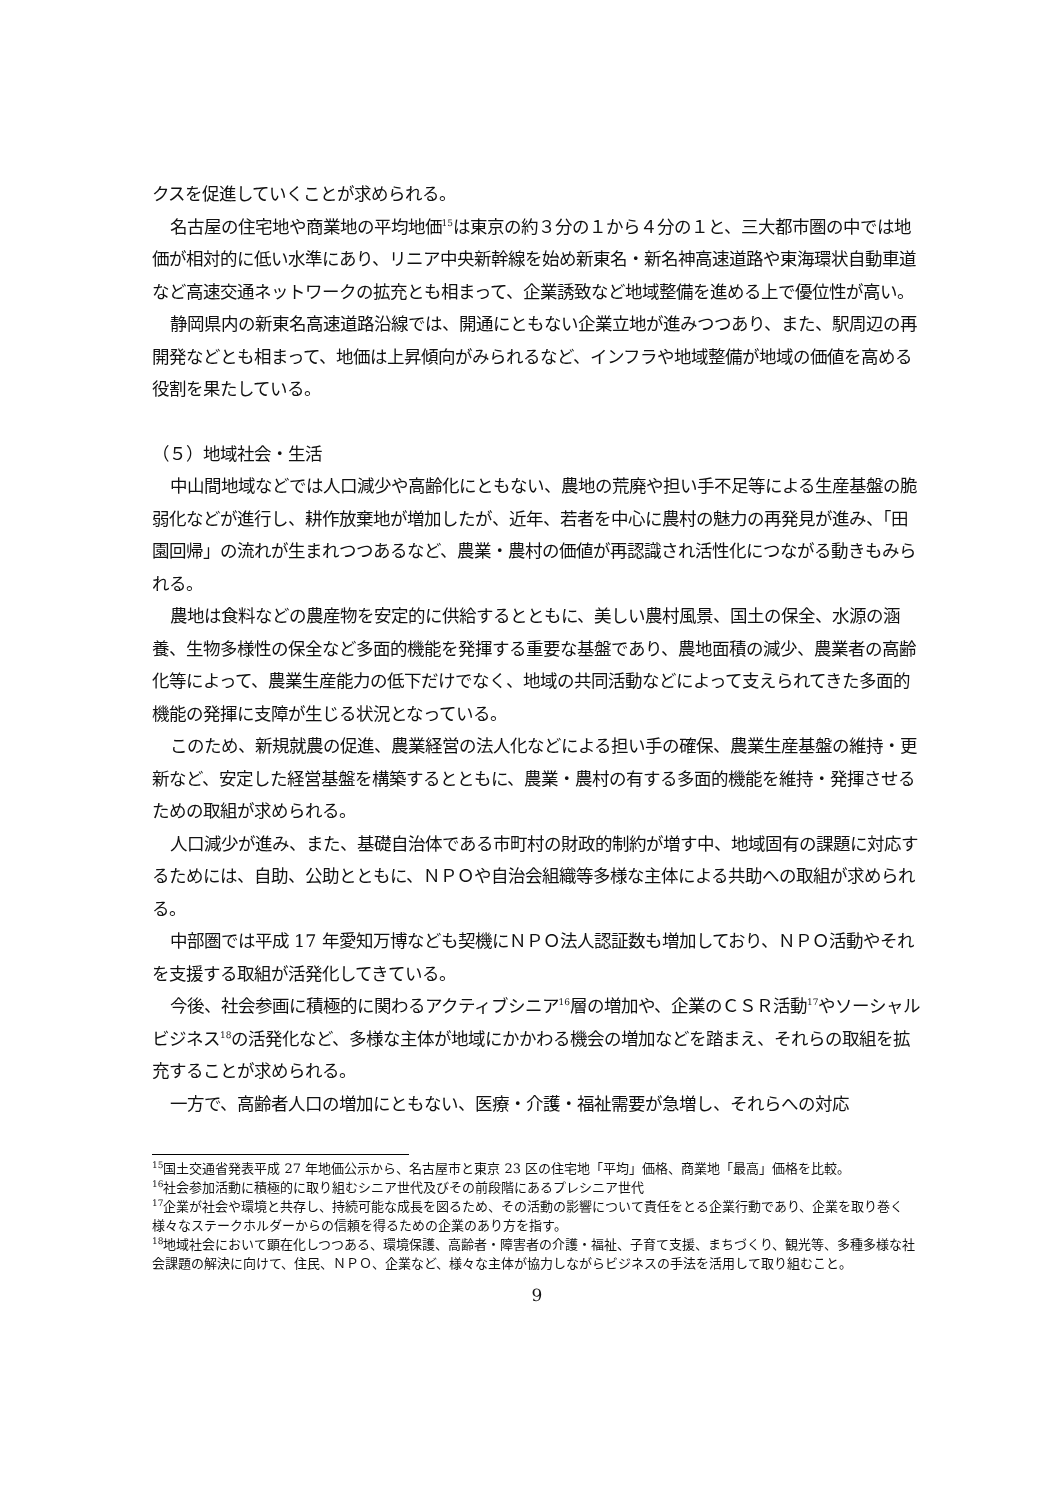クスを促進していくことが求められる。
名古屋の住宅地や商業地の平均地価<sup>15</sup>は東京の約３分の１から４分の１と、三大都市圏の中では地価が相対的に低い水準にあり、リニア中央新幹線を始め新東名・新名神高速道路や東海環状自動車道など高速交通ネットワークの拡充とも相まって、企業誘致など地域整備を進める上で優位性が高い。
静岡県内の新東名高速道路沿線では、開通にともない企業立地が進みつつあり、また、駅周辺の再開発などとも相まって、地価は上昇傾向がみられるなど、インフラや地域整備が地域の価値を高める役割を果たしている。
（５）地域社会・生活
中山間地域などでは人口減少や高齢化にともない、農地の荒廃や担い手不足等による生産基盤の脆弱化などが進行し、耕作放棄地が増加したが、近年、若者を中心に農村の魅力の再発見が進み、「田園回帰」の流れが生まれつつあるなど、農業・農村の価値が再認識され活性化につながる動きもみられる。
農地は食料などの農産物を安定的に供給するとともに、美しい農村風景、国土の保全、水源の涵養、生物多様性の保全など多面的機能を発揮する重要な基盤であり、農地面積の減少、農業者の高齢化等によって、農業生産能力の低下だけでなく、地域の共同活動などによって支えられてきた多面的機能の発揮に支障が生じる状況となっている。
このため、新規就農の促進、農業経営の法人化などによる担い手の確保、農業生産基盤の維持・更新など、安定した経営基盤を構築するとともに、農業・農村の有する多面的機能を維持・発揮させるための取組が求められる。
人口減少が進み、また、基礎自治体である市町村の財政的制約が増す中、地域固有の課題に対応するためには、自助、公助とともに、ＮＰＯや自治会組織等多様な主体による共助への取組が求められる。
中部圏では平成 17 年愛知万博なども契機にＮＰＯ法人認証数も増加しており、ＮＰＯ活動やそれを支援する取組が活発化してきている。
今後、社会参画に積極的に関わるアクティブシニア<sup>16</sup>層の増加や、企業のＣＳＲ活動<sup>17</sup>やソーシャルビジネス<sup>18</sup>の活発化など、多様な主体が地域にかかわる機会の増加などを踏まえ、それらの取組を拡充することが求められる。
一方で、高齢者人口の増加にともない、医療・介護・福祉需要が急増し、それらへの対応
<sup>15</sup> 国土交通省発表平成 27 年地価公示から、名古屋市と東京 23 区の住宅地「平均」価格、商業地「最高」価格を比較。
<sup>16</sup> 社会参加活動に積極的に取り組むシニア世代及びその前段階にあるプレシニア世代
<sup>17</sup> 企業が社会や環境と共存し、持続可能な成長を図るため、その活動の影響について責任をとる企業行動であり、企業を取り巻く様々なステークホルダーからの信頼を得るための企業のあり方を指す。
<sup>18</sup> 地域社会において顕在化しつつある、環境保護、高齢者・障害者の介護・福祉、子育て支援、まちづくり、観光等、多種多様な社会課題の解決に向けて、住民、ＮＰＯ、企業など、様々な主体が協力しながらビジネスの手法を活用して取り組むこと。
9